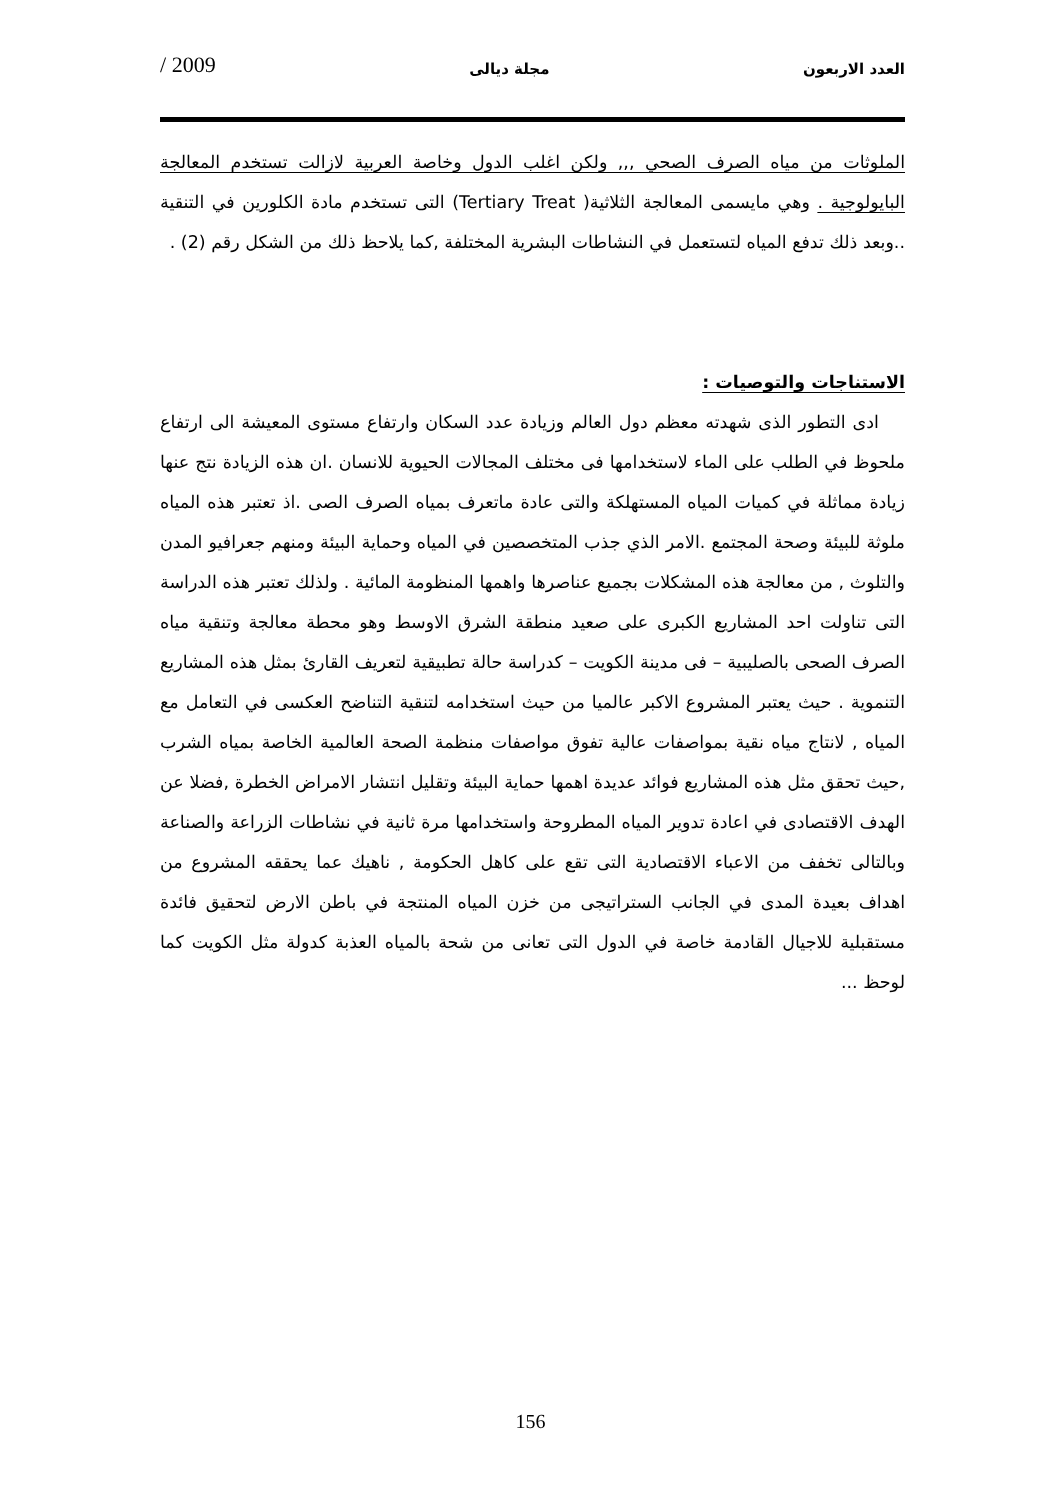العدد الاربعون مجلة ديالى 2009 /
الملوثات من مياه الصرف الصحي ,,, ولكن اغلب الدول وخاصة العربية لازالت تستخدم المعالجة البايولوجية . وهي مايسمى المعالجة الثلاثية( Tertiary Treat) التى تستخدم مادة الكلورين في التنقية ..وبعد ذلك تدفع المياه لتستعمل في النشاطات البشرية المختلفة ,كما يلاحظ ذلك من الشكل رقم (2) .
الاستناجات والتوصيات :
ادى التطور الذى شهدته معظم دول العالم وزيادة عدد السكان وارتفاع مستوى المعيشة الى ارتفاع ملحوظ في الطلب على الماء لاستخدامها فى مختلف المجالات الحيوية للانسان .ان هذه الزيادة نتج عنها زيادة مماثلة في كميات المياه المستهلكة والتى عادة ماتعرف بمياه الصرف الصى .اذ تعتبر هذه المياه ملوثة للبيئة وصحة المجتمع .الامر الذي جذب المتخصصين في المياه وحماية البيئة ومنهم جعرافيو المدن والتلوث , من معالجة هذه المشكلات بجميع عناصرها واهمها المنظومة المائية . ولذلك تعتبر هذه الدراسة التى تناولت احد المشاريع الكبرى على صعيد منطقة الشرق الاوسط وهو محطة معالجة وتنقية مياه الصرف الصحى بالصليبية – فى مدينة الكويت – كدراسة حالة تطبيقية لتعريف القارئ بمثل هذه المشاريع التنموية . حيث يعتبر المشروع الاكبر عالميا من حيث استخدامه لتنقية التناضح العكسى في التعامل مع المياه , لانتاج مياه نقية بمواصفات عالية تفوق مواصفات منظمة الصحة العالمية الخاصة بمياه الشرب ,حيث تحقق مثل هذه المشاريع فوائد عديدة اهمها حماية البيئة وتقليل انتشار الامراض الخطرة ,فضلا عن الهدف الاقتصادى في اعادة تدوير المياه المطروحة واستخدامها مرة ثانية في نشاطات الزراعة والصناعة وبالتالى تخفف من الاعباء الاقتصادية التى تقع على كاهل الحكومة , ناهيك عما يحققه المشروع من اهداف بعيدة المدى في الجانب الستراتيجى من خزن المياه المنتجة في باطن الارض لتحقيق فائدة مستقبلية للاجيال القادمة خاصة في الدول التى تعانى من شحة بالمياه العذبة كدولة مثل الكويت كما لوحظ ...
156